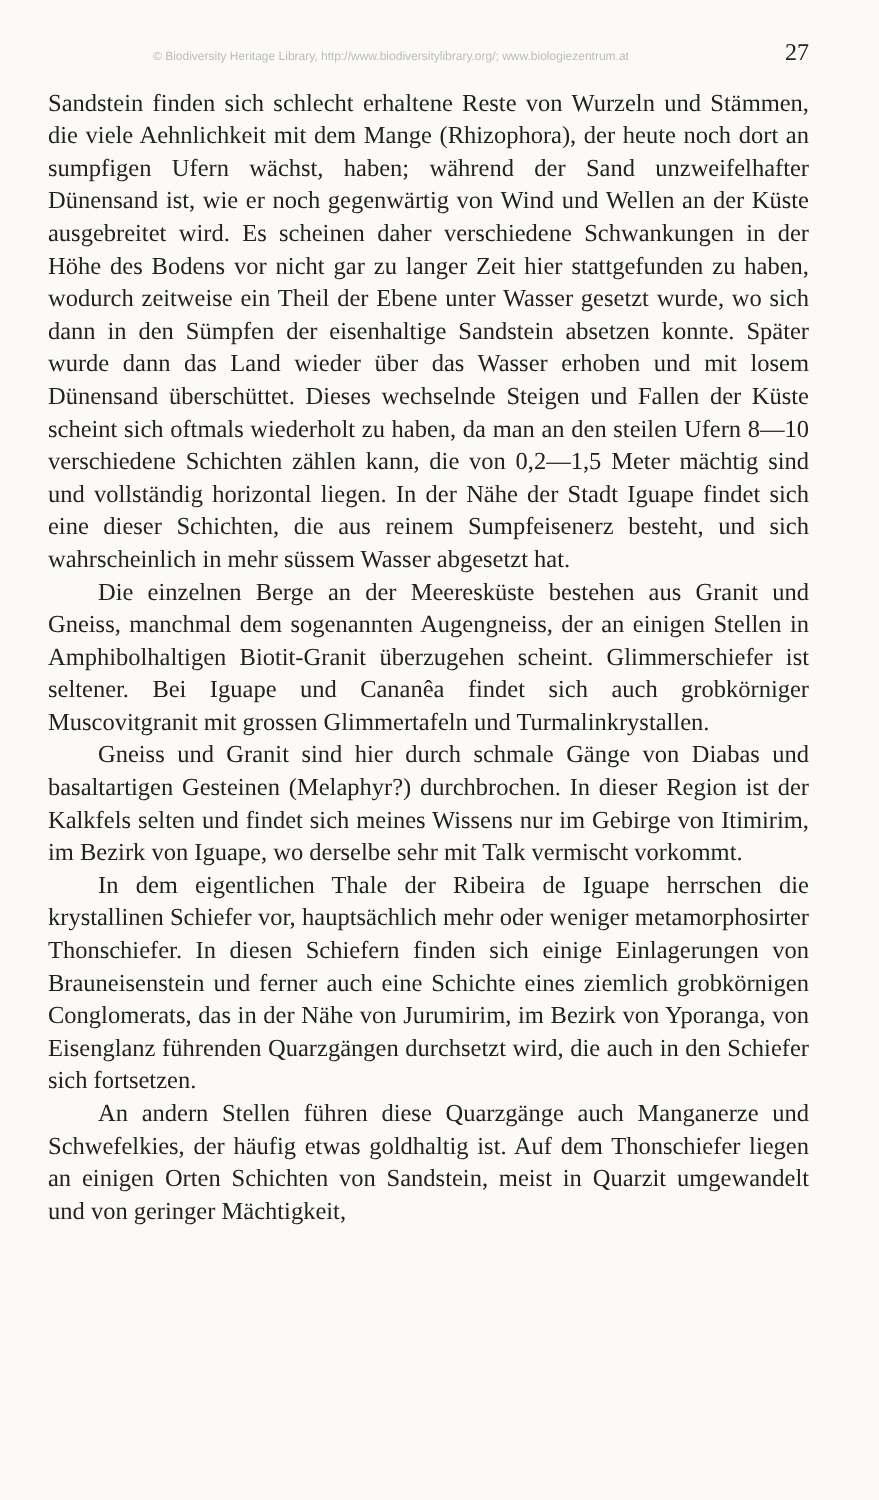© Biodiversity Heritage Library, http://www.biodiversitylibrary.org/; www.biologiezentrum.at 27
Sandstein finden sich schlecht erhaltene Reste von Wurzeln und Stämmen, die viele Aehnlichkeit mit dem Mange (Rhizophora), der heute noch dort an sumpfigen Ufern wächst, haben; während der Sand unzweifelhafter Dünensand ist, wie er noch gegenwärtig von Wind und Wellen an der Küste ausgebreitet wird. Es scheinen daher verschiedene Schwankungen in der Höhe des Bodens vor nicht gar zu langer Zeit hier stattgefunden zu haben, wodurch zeitweise ein Theil der Ebene unter Wasser gesetzt wurde, wo sich dann in den Sümpfen der eisenhaltige Sandstein absetzen konnte. Später wurde dann das Land wieder über das Wasser erhoben und mit losem Dünensand überschüttet. Dieses wechselnde Steigen und Fallen der Küste scheint sich oftmals wiederholt zu haben, da man an den steilen Ufern 8—10 verschiedene Schichten zählen kann, die von 0,2—1,5 Meter mächtig sind und vollständig horizontal liegen. In der Nähe der Stadt Iguape findet sich eine dieser Schichten, die aus reinem Sumpfeisenerz besteht, und sich wahrscheinlich in mehr süssem Wasser abgesetzt hat.
Die einzelnen Berge an der Meeresküste bestehen aus Granit und Gneiss, manchmal dem sogenannten Augengneiss, der an einigen Stellen in Amphibolhaltigen Biotit-Granit überzugehen scheint. Glimmerschiefer ist seltener. Bei Iguape und Cananêa findet sich auch grobkörniger Muscovitgranit mit grossen Glimmertafeln und Turmalinkrystallen.
Gneiss und Granit sind hier durch schmale Gänge von Diabas und basaltartigen Gesteinen (Melaphyr?) durchbrochen. In dieser Region ist der Kalkfels selten und findet sich meines Wissens nur im Gebirge von Itimirim, im Bezirk von Iguape, wo derselbe sehr mit Talk vermischt vorkommt.
In dem eigentlichen Thale der Ribeira de Iguape herrschen die krystallinen Schiefer vor, hauptsächlich mehr oder weniger metamorphosirter Thonschiefer. In diesen Schiefern finden sich einige Einlagerungen von Brauneisenstein und ferner auch eine Schichte eines ziemlich grobkörnigen Conglomerats, das in der Nähe von Jurumirim, im Bezirk von Yporanga, von Eisenglanz führenden Quarzgängen durchsetzt wird, die auch in den Schiefer sich fortsetzen.
An andern Stellen führen diese Quarzgänge auch Manganerze und Schwefelkies, der häufig etwas goldhaltig ist. Auf dem Thonschiefer liegen an einigen Orten Schichten von Sandstein, meist in Quarzit umgewandelt und von geringer Mächtigkeit,